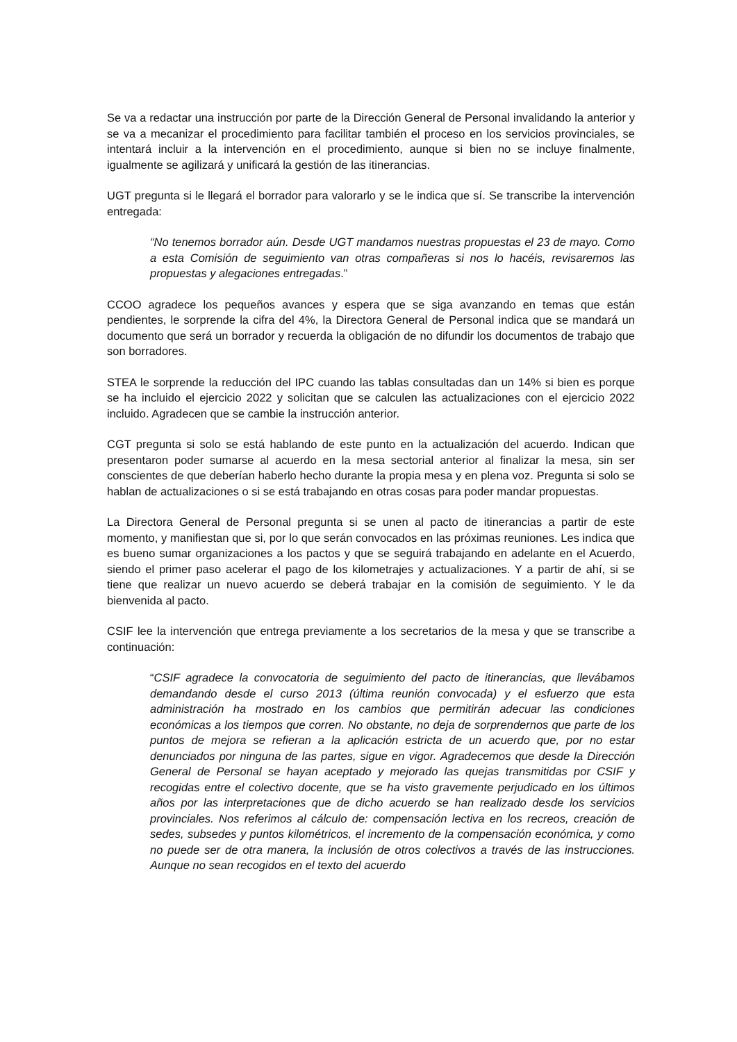Se va a redactar una instrucción por parte de la Dirección General de Personal invalidando la anterior y se va a mecanizar el procedimiento para facilitar también el proceso en los servicios provinciales, se intentará incluir a la intervención en el procedimiento, aunque si bien no se incluye finalmente, igualmente se agilizará y unificará la gestión de las itinerancias.
UGT pregunta si le llegará el borrador para valorarlo y se le indica que sí. Se transcribe la intervención entregada:
“No tenemos borrador aún. Desde UGT mandamos nuestras propuestas el 23 de mayo. Como a esta Comisión de seguimiento van otras compañeras si nos lo hacéis, revisaremos las propuestas y alegaciones entregadas.”
CCOO agradece los pequeños avances y espera que se siga avanzando en temas que están pendientes, le sorprende la cifra del 4%, la Directora General de Personal indica que se mandará un documento que será un borrador y recuerda la obligación de no difundir los documentos de trabajo que son borradores.
STEA le sorprende la reducción del IPC cuando las tablas consultadas dan un 14% si bien es porque se ha incluido el ejercicio 2022 y solicitan que se calculen las actualizaciones con el ejercicio 2022 incluido. Agradecen que se cambie la instrucción anterior.
CGT pregunta si solo se está hablando de este punto en la actualización del acuerdo. Indican que presentaron poder sumarse al acuerdo en la mesa sectorial anterior al finalizar la mesa, sin ser conscientes de que deberían haberlo hecho durante la propia mesa y en plena voz. Pregunta si solo se hablan de actualizaciones o si se está trabajando en otras cosas para poder mandar propuestas.
La Directora General de Personal pregunta si se unen al pacto de itinerancias a partir de este momento, y manifiestan que si, por lo que serán convocados en las próximas reuniones. Les indica que es bueno sumar organizaciones a los pactos y que se seguirá trabajando en adelante en el Acuerdo, siendo el primer paso acelerar el pago de los kilometrajes y actualizaciones. Y a partir de ahí, si se tiene que realizar un nuevo acuerdo se deberá trabajar en la comisión de seguimiento. Y le da bienvenida al pacto.
CSIF lee la intervención que entrega previamente a los secretarios de la mesa y que se transcribe a continuación:
“CSIF agradece la convocatoria de seguimiento del pacto de itinerancias, que llevábamos demandando desde el curso 2013 (última reunión convocada) y el esfuerzo que esta administración ha mostrado en los cambios que permitirán adecuar las condiciones económicas a los tiempos que corren. No obstante, no deja de sorprendernos que parte de los puntos de mejora se refieran a la aplicación estricta de un acuerdo que, por no estar denunciados por ninguna de las partes, sigue en vigor. Agradecemos que desde la Dirección General de Personal se hayan aceptado y mejorado las quejas transmitidas por CSIF y recogidas entre el colectivo docente, que se ha visto gravemente perjudicado en los últimos años por las interpretaciones que de dicho acuerdo se han realizado desde los servicios provinciales. Nos referimos al cálculo de: compensación lectiva en los recreos, creación de sedes, subsedes y puntos kilométricos, el incremento de la compensación económica, y como no puede ser de otra manera, la inclusión de otros colectivos a través de las instrucciones. Aunque no sean recogidos en el texto del acuerdo